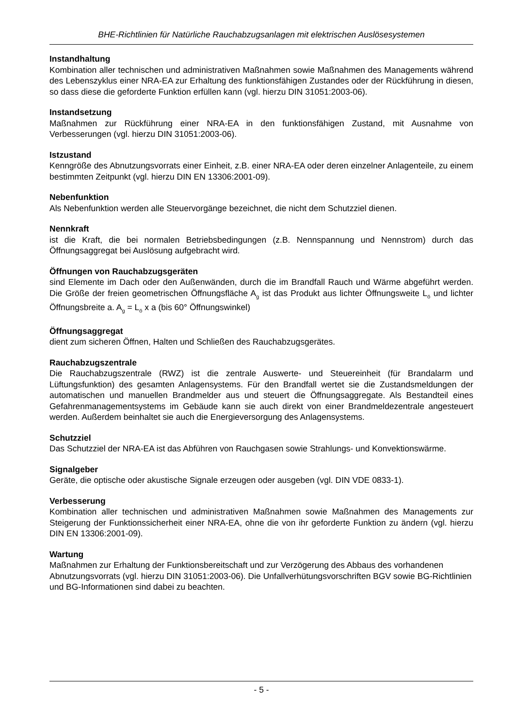BHE-Richtlinien für Natürliche Rauchabzugsanlagen mit elektrischen Auslösesystemen
Instandhaltung
Kombination aller technischen und administrativen Maßnahmen sowie Maßnahmen des Managements während des Lebenszyklus einer NRA-EA zur Erhaltung des funktionsfähigen Zustandes oder der Rückführung in diesen, so dass diese die geforderte Funktion erfüllen kann (vgl. hierzu DIN 31051:2003-06).
Instandsetzung
Maßnahmen zur Rückführung einer NRA-EA in den funktionsfähigen Zustand, mit Ausnahme von Verbesserungen (vgl. hierzu DIN 31051:2003-06).
Istzustand
Kenngröße des Abnutzungsvorrats einer Einheit, z.B. einer NRA-EA oder deren einzelner Anlagenteile, zu einem bestimmten Zeitpunkt (vgl. hierzu DIN EN 13306:2001-09).
Nebenfunktion
Als Nebenfunktion werden alle Steuervorgänge bezeichnet, die nicht dem Schutzziel dienen.
Nennkraft
ist die Kraft, die bei normalen Betriebsbedingungen (z.B. Nennspannung und Nennstrom) durch das Öffnungsaggregat bei Auslösung aufgebracht wird.
Öffnungen von Rauchabzugsgeräten
sind Elemente im Dach oder den Außenwänden, durch die im Brandfall Rauch und Wärme abgeführt werden. Die Größe der freien geometrischen Öffnungsfläche A<sub>g</sub> ist das Produkt aus lichter Öffnungsweite L<sub>ö</sub> und lichter Öffnungsbreite a. A<sub>g</sub> = L<sub>ö</sub> x a (bis 60° Öffnungswinkel)
Öffnungsaggregat
dient zum sicheren Öffnen, Halten und Schließen des Rauchabzugsgerätes.
Rauchabzugszentrale
Die Rauchabzugszentrale (RWZ) ist die zentrale Auswerte- und Steuereinheit (für Brandalarm und Lüftungsfunktion) des gesamten Anlagensystems. Für den Brandfall wertet sie die Zustandsmeldungen der automatischen und manuellen Brandmelder aus und steuert die Öffnungsaggregate. Als Bestandteil eines Gefahrenmanagementsystems im Gebäude kann sie auch direkt von einer Brandmeldezentrale angesteuert werden. Außerdem beinhaltet sie auch die Energieversorgung des Anlagensystems.
Schutzziel
Das Schutzziel der NRA-EA ist das Abführen von Rauchgasen sowie Strahlungs- und Konvektionswärme.
Signalgeber
Geräte, die optische oder akustische Signale erzeugen oder ausgeben (vgl. DIN VDE 0833-1).
Verbesserung
Kombination aller technischen und administrativen Maßnahmen sowie Maßnahmen des Managements zur Steigerung der Funktionssicherheit einer NRA-EA, ohne die von ihr geforderte Funktion zu ändern (vgl. hierzu DIN EN 13306:2001-09).
Wartung
Maßnahmen zur Erhaltung der Funktionsbereitschaft und zur Verzögerung des Abbaus des vorhandenen Abnutzungsvorrats (vgl. hierzu DIN 31051:2003-06). Die Unfallverhütungsvorschriften BGV sowie BG-Richtlinien und BG-Informationen sind dabei zu beachten.
- 5 -